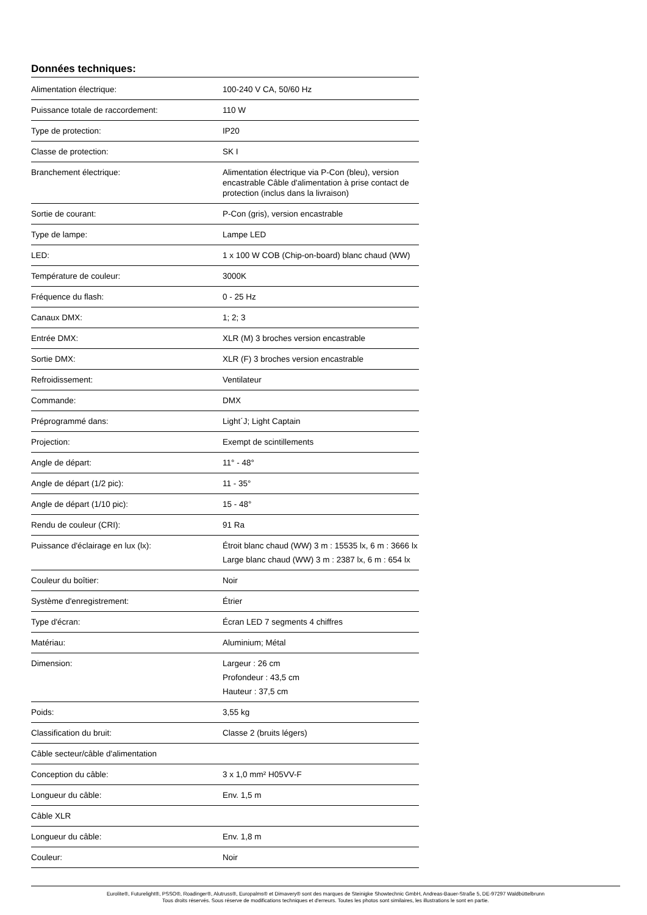Données techniques:
| Alimentation électrique: | 100-240 V CA, 50/60 Hz |
| Puissance totale de raccordement: | 110 W |
| Type de protection: | IP20 |
| Classe de protection: | SK I |
| Branchement électrique: | Alimentation électrique via P-Con (bleu), version encastrable Câble d'alimentation à prise contact de protection (inclus dans la livraison) |
| Sortie de courant: | P-Con (gris), version encastrable |
| Type de lampe: | Lampe LED |
| LED: | 1 x 100 W COB (Chip-on-board) blanc chaud (WW) |
| Température de couleur: | 3000K |
| Fréquence du flash: | 0 - 25 Hz |
| Canaux DMX: | 1; 2; 3 |
| Entrée DMX: | XLR (M) 3 broches version encastrable |
| Sortie DMX: | XLR (F) 3 broches version encastrable |
| Refroidissement: | Ventilateur |
| Commande: | DMX |
| Préprogrammé dans: | Light´J; Light Captain |
| Projection: | Exempt de scintillements |
| Angle de départ: | 11° - 48° |
| Angle de départ (1/2 pic): | 11 - 35° |
| Angle de départ (1/10 pic): | 15 - 48° |
| Rendu de couleur (CRI): | 91 Ra |
| Puissance d'éclairage en lux (lx): | Étroit blanc chaud (WW) 3 m : 15535 lx, 6 m : 3666 lx Large blanc chaud (WW) 3 m : 2387 lx, 6 m : 654 lx |
| Couleur du boîtier: | Noir |
| Système d'enregistrement: | Étrier |
| Type d'écran: | Écran LED 7 segments 4 chiffres |
| Matériau: | Aluminium; Métal |
| Dimension: | Largeur : 26 cm Profondeur : 43,5 cm Hauteur : 37,5 cm |
| Poids: | 3,55 kg |
| Classification du bruit: | Classe 2 (bruits légers) |
| Câble secteur/câble d'alimentation | |
| Conception du câble: | 3 x 1,0 mm² H05VV-F |
| Longueur du câble: | Env. 1,5 m |
| Câble XLR | |
| Longueur du câble: | Env. 1,8 m |
| Couleur: | Noir |
Eurolite®, Futurelight®, PSSO®, Roadinger®, Alutruss®, Europalms® et Dimavery® sont des marques de Steinigke Showtechnic GmbH, Andreas-Bauer-Straße 5, DE-97297 Waldbüttelbrunn
Tous droits réservés. Sous réserve de modifications techniques et d'erreurs. Toutes les photos sont similaires, les illustrations le sont en partie.